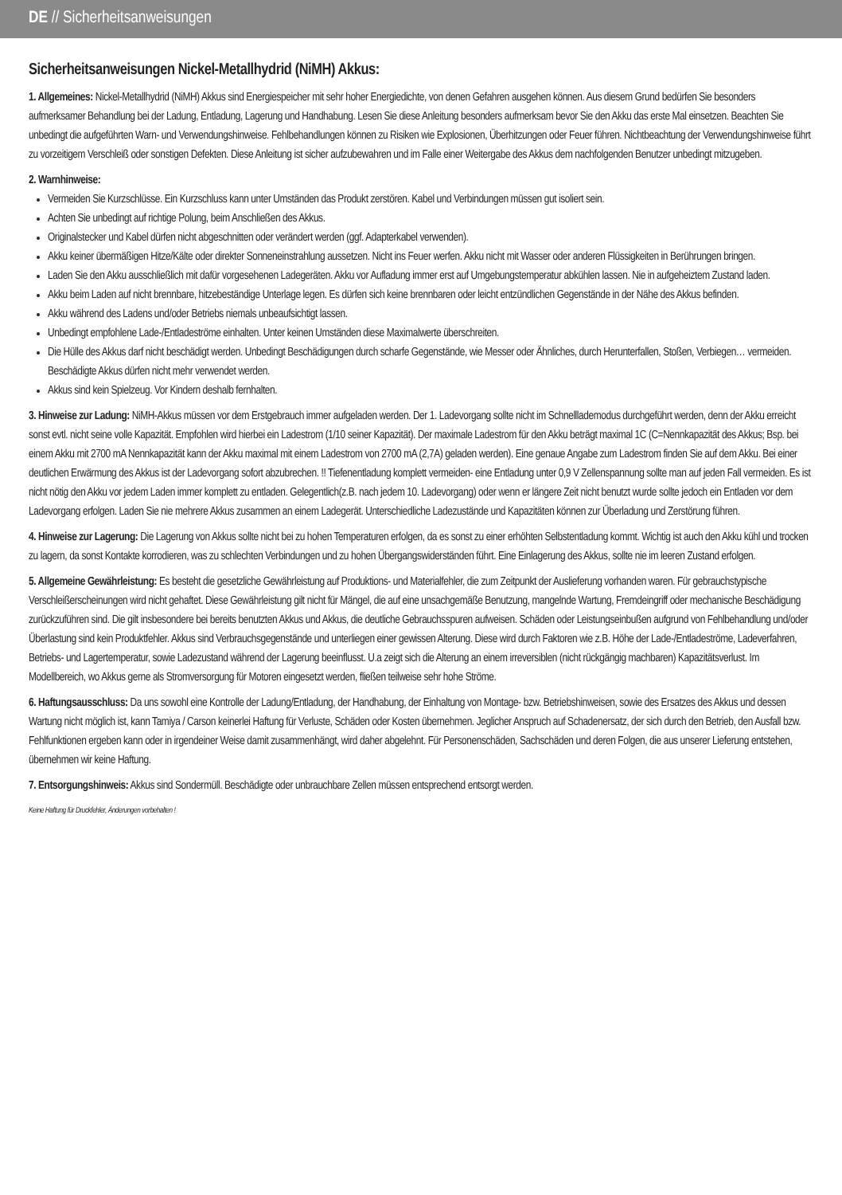DE // Sicherheitsanweisungen
Sicherheitsanweisungen Nickel-Metallhydrid (NiMH) Akkus:
1. Allgemeines: Nickel-Metallhydrid (NiMH) Akkus sind Energiespeicher mit sehr hoher Energiedichte, von denen Gefahren ausgehen können. Aus diesem Grund bedürfen Sie besonders aufmerksamer Behandlung bei der Ladung, Entladung, Lagerung und Handhabung. Lesen Sie diese Anleitung besonders aufmerksam bevor Sie den Akku das erste Mal einsetzen. Beachten Sie unbedingt die aufgeführten Warn- und Verwendungshinweise. Fehlbehandlungen können zu Risiken wie Explosionen, Überhitzungen oder Feuer führen. Nichtbeachtung der Verwendungshinweise führt zu vorzeitigem Verschleiß oder sonstigen Defekten. Diese Anleitung ist sicher aufzubewahren und im Falle einer Weitergabe des Akkus dem nachfolgenden Benutzer unbedingt mitzugeben.
2. Warnhinweise:
Vermeiden Sie Kurzschlüsse. Ein Kurzschluss kann unter Umständen das Produkt zerstören. Kabel und Verbindungen müssen gut isoliert sein.
Achten Sie unbedingt auf richtige Polung, beim Anschließen des Akkus.
Originalstecker und Kabel dürfen nicht abgeschnitten oder verändert werden (ggf. Adapterkabel verwenden).
Akku keiner übermäßigen Hitze/Kälte oder direkter Sonneneinstrahlung aussetzen. Nicht ins Feuer werfen. Akku nicht mit Wasser oder anderen Flüssigkeiten in Berührungen bringen.
Laden Sie den Akku ausschließlich mit dafür vorgesehenen Ladegeräten. Akku vor Aufladung immer erst auf Umgebungstemperatur abkühlen lassen. Nie in aufgeheiztem Zustand laden.
Akku beim Laden auf nicht brennbare, hitzebeständige Unterlage legen. Es dürfen sich keine brennbaren oder leicht entzündlichen Gegenstände in der Nähe des Akkus befinden.
Akku während des Ladens und/oder Betriebs niemals unbeaufsichtigt lassen.
Unbedingt empfohlene Lade-/Entladeströme einhalten. Unter keinen Umständen diese Maximalwerte überschreiten.
Die Hülle des Akkus darf nicht beschädigt werden. Unbedingt Beschädigungen durch scharfe Gegenstände, wie Messer oder Ähnliches, durch Herunterfallen, Stoßen, Verbiegen… vermeiden. Beschädigte Akkus dürfen nicht mehr verwendet werden.
Akkus sind kein Spielzeug. Vor Kindern deshalb fernhalten.
3. Hinweise zur Ladung: NiMH-Akkus müssen vor dem Erstgebrauch immer aufgeladen werden. Der 1. Ladevorgang sollte nicht im Schnelllademodus durchgeführt werden, denn der Akku erreicht sonst evtl. nicht seine volle Kapazität. Empfohlen wird hierbei ein Ladestrom (1/10 seiner Kapazität). Der maximale Ladestrom für den Akku beträgt maximal 1C (C=Nennkapazität des Akkus; Bsp. bei einem Akku mit 2700 mA Nennkapazität kann der Akku maximal mit einem Ladestrom von 2700 mA (2,7A) geladen werden). Eine genaue Angabe zum Ladestrom finden Sie auf dem Akku. Bei einer deutlichen Erwärmung des Akkus ist der Ladevorgang sofort abzubrechen. !! Tiefenentladung komplett vermeiden- eine Entladung unter 0,9 V Zellenspannung sollte man auf jeden Fall vermeiden. Es ist nicht nötig den Akku vor jedem Laden immer komplett zu entladen. Gelegentlich(z.B. nach jedem 10. Ladevorgang) oder wenn er längere Zeit nicht benutzt wurde sollte jedoch ein Entladen vor dem Ladevorgang erfolgen. Laden Sie nie mehrere Akkus zusammen an einem Ladegerät. Unterschiedliche Ladezustände und Kapazitäten können zur Überladung und Zerstörung führen.
4. Hinweise zur Lagerung: Die Lagerung von Akkus sollte nicht bei zu hohen Temperaturen erfolgen, da es sonst zu einer erhöhten Selbstentladung kommt. Wichtig ist auch den Akku kühl und trocken zu lagern, da sonst Kontakte korrodieren, was zu schlechten Verbindungen und zu hohen Übergangswiderständen führt. Eine Einlagerung des Akkus, sollte nie im leeren Zustand erfolgen.
5. Allgemeine Gewährleistung: Es besteht die gesetzliche Gewährleistung auf Produktions- und Materialfehler, die zum Zeitpunkt der Auslieferung vorhanden waren. Für gebrauchstypische Verschleißerscheinungen wird nicht gehaftet. Diese Gewährleistung gilt nicht für Mängel, die auf eine unsachgemäße Benutzung, mangelnde Wartung, Fremdeingriff oder mechanische Beschädigung zurückzuführen sind. Die gilt insbesondere bei bereits benutzten Akkus und Akkus, die deutliche Gebrauchsspuren aufweisen. Schäden oder Leistungseinbußen aufgrund von Fehlbehandlung und/oder Überlastung sind kein Produktfehler. Akkus sind Verbrauchsgegenstände und unterliegen einer gewissen Alterung. Diese wird durch Faktoren wie z.B. Höhe der Lade-/Entladeströme, Ladeverfahren, Betriebs- und Lagertemperatur, sowie Ladezustand während der Lagerung beeinflusst. U.a zeigt sich die Alterung an einem irreversiblen (nicht rückgängig machbaren) Kapazitätsverlust. Im Modellbereich, wo Akkus gerne als Stromversorgung für Motoren eingesetzt werden, fließen teilweise sehr hohe Ströme.
6. Haftungsausschluss: Da uns sowohl eine Kontrolle der Ladung/Entladung, der Handhabung, der Einhaltung von Montage- bzw. Betriebshinweisen, sowie des Ersatzes des Akkus und dessen Wartung nicht möglich ist, kann Tamiya / Carson keinerlei Haftung für Verluste, Schäden oder Kosten übernehmen. Jeglicher Anspruch auf Schadenersatz, der sich durch den Betrieb, den Ausfall bzw. Fehlfunktionen ergeben kann oder in irgendeiner Weise damit zusammenhängt, wird daher abgelehnt. Für Personenschäden, Sachschäden und deren Folgen, die aus unserer Lieferung entstehen, übernehmen wir keine Haftung.
7. Entsorgungshinweis: Akkus sind Sondermüll. Beschädigte oder unbrauchbare Zellen müssen entsprechend entsorgt werden.
Keine Haftung für Druckfehler, Änderungen vorbehalten !